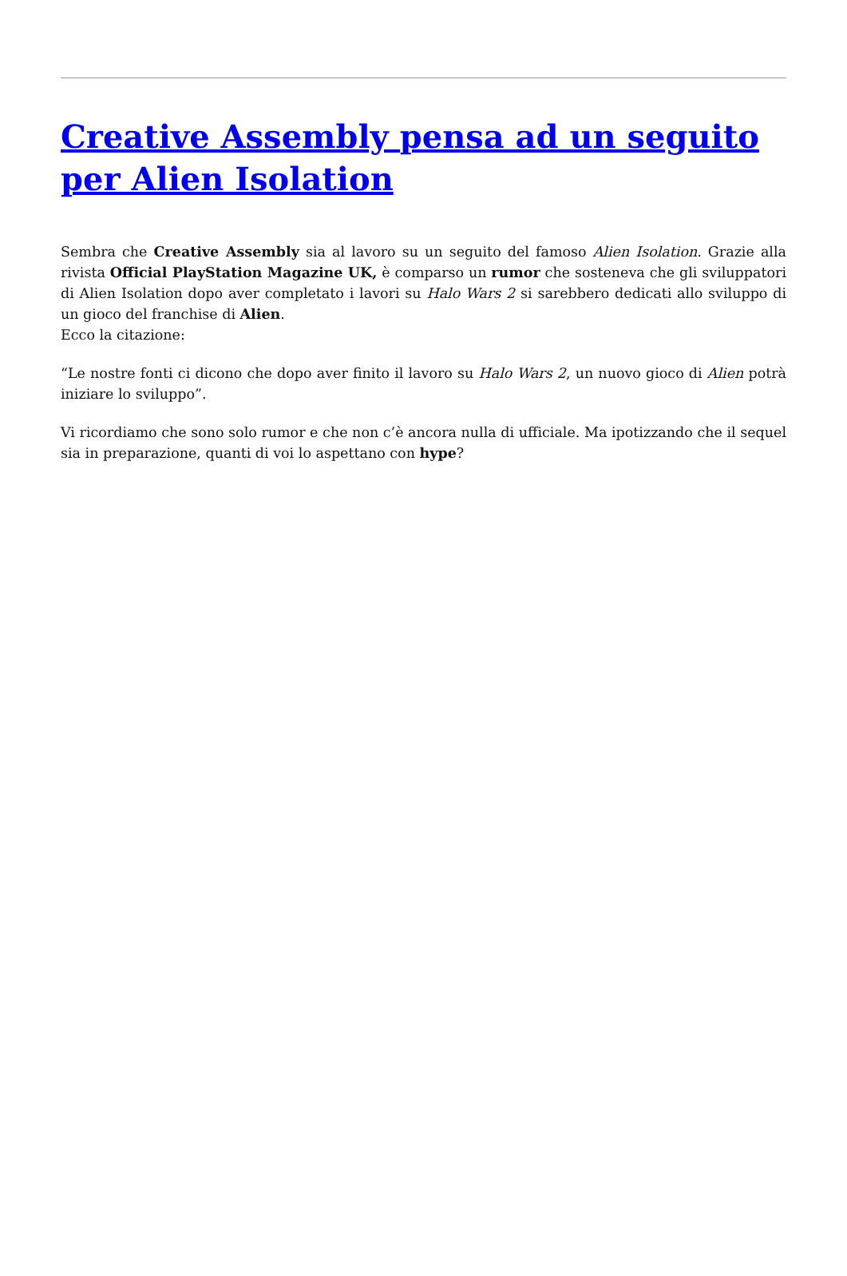Creative Assembly pensa ad un seguito per Alien Isolation
Sembra che Creative Assembly sia al lavoro su un seguito del famoso Alien Isolation. Grazie alla rivista Official PlayStation Magazine UK, è comparso un rumor che sosteneva che gli sviluppatori di Alien Isolation dopo aver completato i lavori su Halo Wars 2 si sarebbero dedicati allo sviluppo di un gioco del franchise di Alien.
Ecco la citazione:
“Le nostre fonti ci dicono che dopo aver finito il lavoro su Halo Wars 2, un nuovo gioco di Alien potrà iniziare lo sviluppo”.
Vi ricordiamo che sono solo rumor e che non c’è ancora nulla di ufficiale. Ma ipotizzando che il sequel sia in preparazione, quanti di voi lo aspettano con hype?